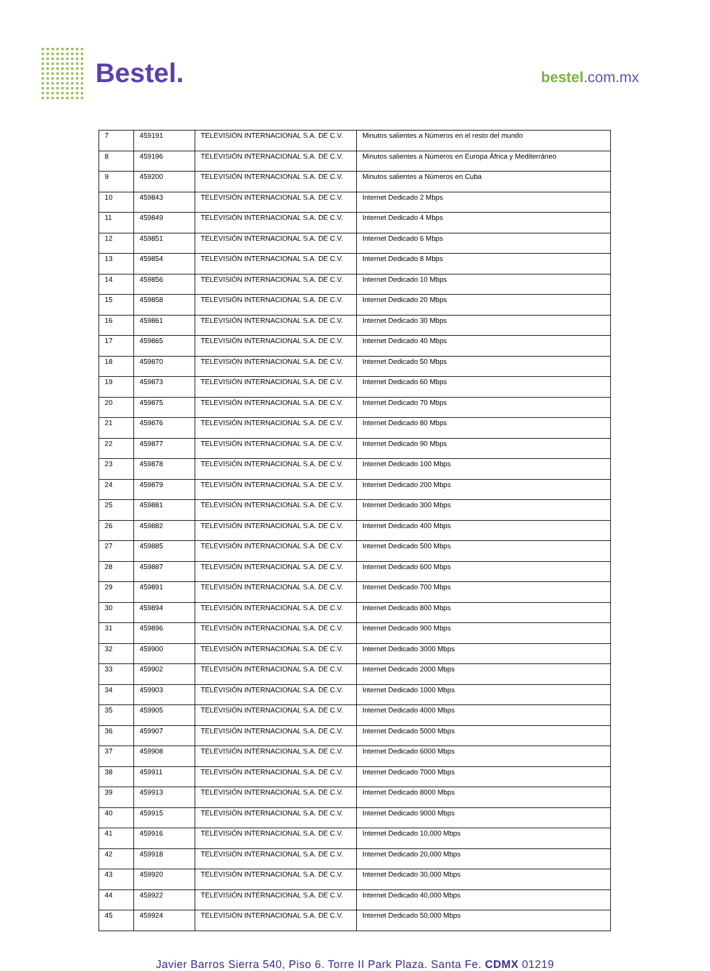Bestel. bestel.com.mx
| 7 | 459191 | TELEVISIÓN INTERNACIONAL S.A. DE C.V. | Minutos salientes a Números en el resto del mundo |
| 8 | 459196 | TELEVISIÓN INTERNACIONAL S.A. DE C.V. | Minutos salientes a Números en Europa África y Mediterráneo |
| 9 | 459200 | TELEVISIÓN INTERNACIONAL S.A. DE C.V. | Minutos salientes a Números en Cuba |
| 10 | 459843 | TELEVISIÓN INTERNACIONAL S.A. DE C.V. | Internet Dedicado 2 Mbps |
| 11 | 459849 | TELEVISIÓN INTERNACIONAL S.A. DE C.V. | Internet Dedicado 4 Mbps |
| 12 | 459851 | TELEVISIÓN INTERNACIONAL S.A. DE C.V. | Internet Dedicado 6 Mbps |
| 13 | 459854 | TELEVISIÓN INTERNACIONAL S.A. DE C.V. | Internet Dedicado 8 Mbps |
| 14 | 459856 | TELEVISIÓN INTERNACIONAL S.A. DE C.V. | Internet Dedicado 10 Mbps |
| 15 | 459858 | TELEVISIÓN INTERNACIONAL S.A. DE C.V. | Internet Dedicado 20 Mbps |
| 16 | 459861 | TELEVISIÓN INTERNACIONAL S.A. DE C.V. | Internet Dedicado 30 Mbps |
| 17 | 459865 | TELEVISIÓN INTERNACIONAL S.A. DE C.V. | Internet Dedicado 40 Mbps |
| 18 | 459870 | TELEVISIÓN INTERNACIONAL S.A. DE C.V. | Internet Dedicado 50 Mbps |
| 19 | 459873 | TELEVISIÓN INTERNACIONAL S.A. DE C.V. | Internet Dedicado 60 Mbps |
| 20 | 459875 | TELEVISIÓN INTERNACIONAL S.A. DE C.V. | Internet Dedicado 70 Mbps |
| 21 | 459876 | TELEVISIÓN INTERNACIONAL S.A. DE C.V. | Internet Dedicado 80 Mbps |
| 22 | 459877 | TELEVISIÓN INTERNACIONAL S.A. DE C.V. | Internet Dedicado 90 Mbps |
| 23 | 459878 | TELEVISIÓN INTERNACIONAL S.A. DE C.V. | Internet Dedicado 100 Mbps |
| 24 | 459879 | TELEVISIÓN INTERNACIONAL S.A. DE C.V. | Internet Dedicado 200 Mbps |
| 25 | 459881 | TELEVISIÓN INTERNACIONAL S.A. DE C.V. | Internet Dedicado 300 Mbps |
| 26 | 459882 | TELEVISIÓN INTERNACIONAL S.A. DE C.V. | Internet Dedicado 400 Mbps |
| 27 | 459885 | TELEVISIÓN INTERNACIONAL S.A. DE C.V. | Internet Dedicado 500 Mbps |
| 28 | 459887 | TELEVISIÓN INTERNACIONAL S.A. DE C.V. | Internet Dedicado 600 Mbps |
| 29 | 459891 | TELEVISIÓN INTERNACIONAL S.A. DE C.V. | Internet Dedicado 700 Mbps |
| 30 | 459894 | TELEVISIÓN INTERNACIONAL S.A. DE C.V. | Internet Dedicado 800 Mbps |
| 31 | 459896 | TELEVISIÓN INTERNACIONAL S.A. DE C.V. | Internet Dedicado 900 Mbps |
| 32 | 459900 | TELEVISIÓN INTERNACIONAL S.A. DE C.V. | Internet Dedicado 3000 Mbps |
| 33 | 459902 | TELEVISIÓN INTERNACIONAL S.A. DE C.V. | Internet Dedicado 2000 Mbps |
| 34 | 459903 | TELEVISIÓN INTERNACIONAL S.A. DE C.V. | Internet Dedicado 1000 Mbps |
| 35 | 459905 | TELEVISIÓN INTERNACIONAL S.A. DE C.V. | Internet Dedicado 4000 Mbps |
| 36 | 459907 | TELEVISIÓN INTERNACIONAL S.A. DE C.V. | Internet Dedicado 5000 Mbps |
| 37 | 459908 | TELEVISIÓN INTERNACIONAL S.A. DE C.V. | Internet Dedicado 6000 Mbps |
| 38 | 459911 | TELEVISIÓN INTERNACIONAL S.A. DE C.V. | Internet Dedicado 7000 Mbps |
| 39 | 459913 | TELEVISIÓN INTERNACIONAL S.A. DE C.V. | Internet Dedicado 8000 Mbps |
| 40 | 459915 | TELEVISIÓN INTERNACIONAL S.A. DE C.V. | Internet Dedicado 9000 Mbps |
| 41 | 459916 | TELEVISIÓN INTERNACIONAL S.A. DE C.V. | Internet Dedicado 10,000 Mbps |
| 42 | 459918 | TELEVISIÓN INTERNACIONAL S.A. DE C.V. | Internet Dedicado 20,000 Mbps |
| 43 | 459920 | TELEVISIÓN INTERNACIONAL S.A. DE C.V. | Internet Dedicado 30,000 Mbps |
| 44 | 459922 | TELEVISIÓN INTERNACIONAL S.A. DE C.V. | Internet Dedicado 40,000 Mbps |
| 45 | 459924 | TELEVISIÓN INTERNACIONAL S.A. DE C.V. | Internet Dedicado 50,000 Mbps |
Javier Barros Sierra 540, Piso 6. Torre II Park Plaza. Santa Fe. CDMX 01219